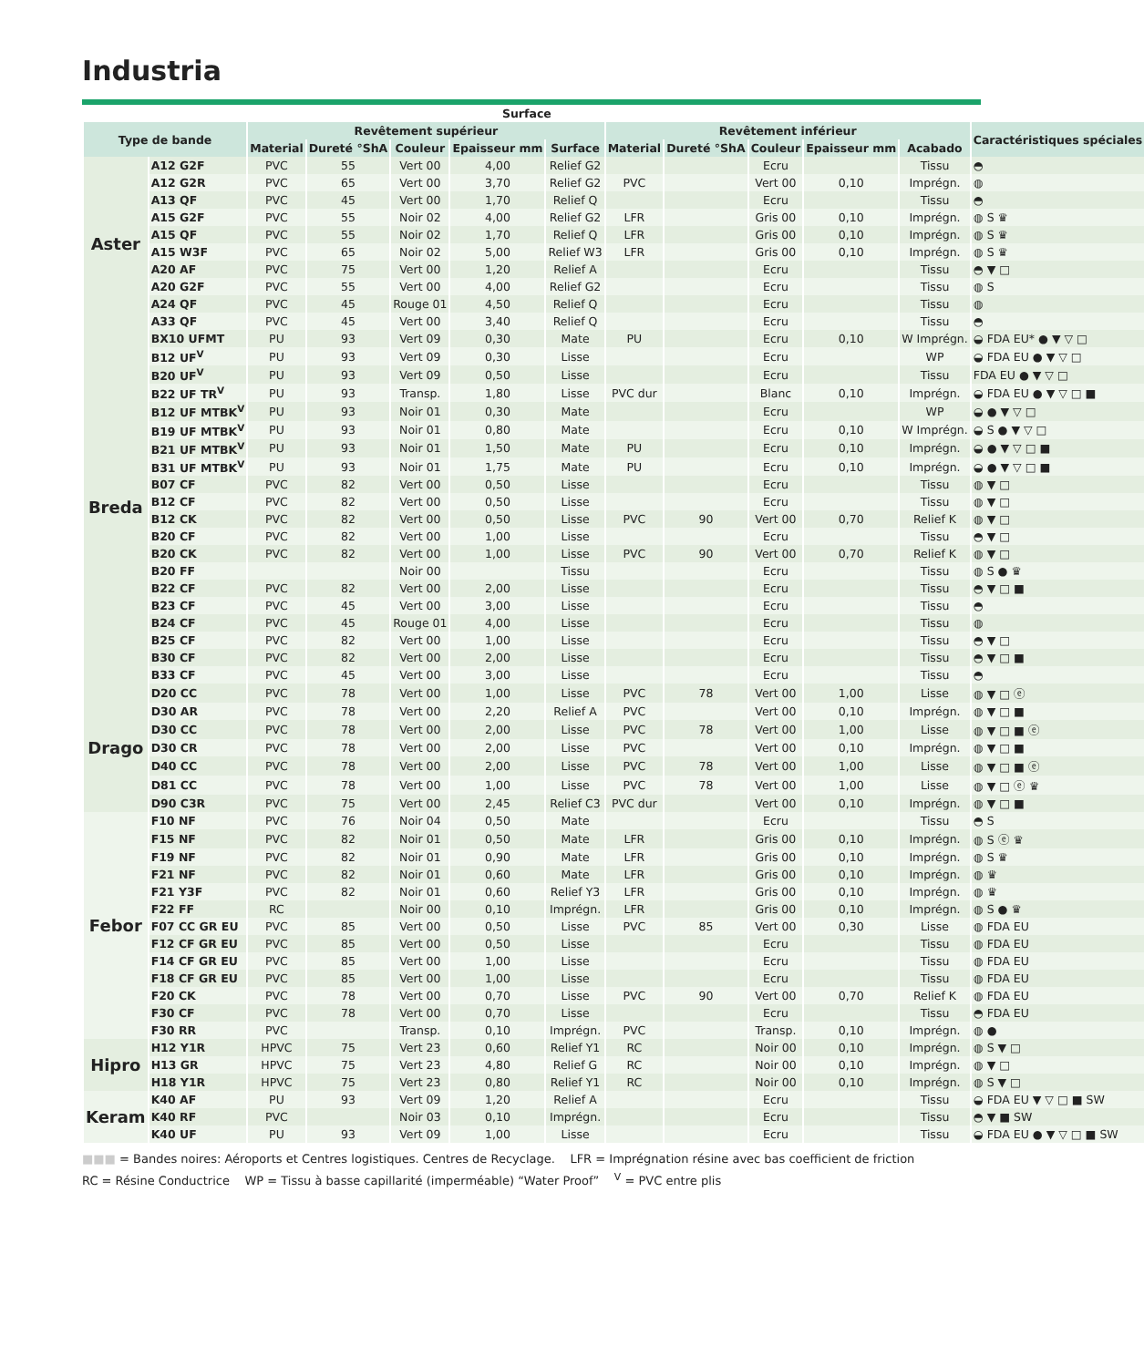Industria
| Surface | | | | | | | | | | | | |
| --- | --- | --- | --- | --- | --- | --- | --- | --- | --- | --- | --- | --- |
| Type de bande | | Revêtement supérieur | | | | | Revêtement inférieur | | | | | Caractéristiques spéciales |
| | | Material | Dureté °ShA | Couleur | Epaisseur mm | Surface | Material | Dureté °ShA | Couleur | Epaisseur mm | Acabado | |
| Aster | A12 G2F | PVC | 55 | Vert 00 | 4,00 | Relief G2 | | | Ecru | | Tissu | ◓ |
| | A12 G2R | PVC | 65 | Vert 00 | 3,70 | Relief G2 | PVC | | Vert 00 | 0,10 | Imprégn. | ◍ |
| | A13 QF | PVC | 45 | Vert 00 | 1,70 | Relief Q | | | Ecru | | Tissu | ◓ |
| | A15 G2F | PVC | 55 | Noir 02 | 4,00 | Relief G2 | LFR | | Gris 00 | 0,10 | Imprégn. | ◍ S ♛ |
| | A15 QF | PVC | 55 | Noir 02 | 1,70 | Relief Q | LFR | | Gris 00 | 0,10 | Imprégn. | ◍ S ♛ |
| | A15 W3F | PVC | 65 | Noir 02 | 5,00 | Relief W3 | LFR | | Gris 00 | 0,10 | Imprégn. | ◍ S ♛ |
| | A20 AF | PVC | 75 | Vert 00 | 1,20 | Relief A | | | Ecru | | Tissu | ◓ ▼ □ |
| | A20 G2F | PVC | 55 | Vert 00 | 4,00 | Relief G2 | | | Ecru | | Tissu | ◍ S |
| | A24 QF | PVC | 45 | Rouge 01 | 4,50 | Relief Q | | | Ecru | | Tissu | ◍ |
| | A33 QF | PVC | 45 | Vert 00 | 3,40 | Relief Q | | | Ecru | | Tissu | ◓ |
| Breda | BX10 UFMT | PU | 93 | Vert 09 | 0,30 | Mate | PU | | Ecru | 0,10 | W Imprégn. | ◒ FDA EU* ● ▼ ▽ □ |
| | B12 UF<sup>V</sup> | PU | 93 | Vert 09 | 0,30 | Lisse | | | Ecru | | WP | ◒ FDA EU ● ▼ ▽ □ |
| | B20 UF<sup>V</sup> | PU | 93 | Vert 09 | 0,50 | Lisse | | | Ecru | | Tissu | FDA EU ● ▼ ▽ □ |
| | B22 UF TR<sup>V</sup> | PU | 93 | Transp. | 1,80 | Lisse | PVC dur | | Blanc | 0,10 | Imprégn. | ◒ FDA EU ● ▼ ▽ □ ■ |
| | B12 UF MTBK<sup>V</sup> | PU | 93 | Noir 01 | 0,30 | Mate | | | Ecru | | WP | ◒ ● ▼ ▽ □ |
| | B19 UF MTBK<sup>V</sup> | PU | 93 | Noir 01 | 0,80 | Mate | | | Ecru | 0,10 | W Imprégn. | ◒ S ● ▼ ▽ □ |
| | B21 UF MTBK<sup>V</sup> | PU | 93 | Noir 01 | 1,50 | Mate | PU | | Ecru | 0,10 | Imprégn. | ◒ ● ▼ ▽ □ ■ |
| | B31 UF MTBK<sup>V</sup> | PU | 93 | Noir 01 | 1,75 | Mate | PU | | Ecru | 0,10 | Imprégn. | ◒ ● ▼ ▽ □ ■ |
| | B07 CF | PVC | 82 | Vert 00 | 0,50 | Lisse | | | Ecru | | Tissu | ◍ ▼ □ |
| | B12 CF | PVC | 82 | Vert 00 | 0,50 | Lisse | | | Ecru | | Tissu | ◍ ▼ □ |
| | B12 CK | PVC | 82 | Vert 00 | 0,50 | Lisse | PVC | 90 | Vert 00 | 0,70 | Relief K | ◍ ▼ □ |
| | B20 CF | PVC | 82 | Vert 00 | 1,00 | Lisse | | | Ecru | | Tissu | ◓ ▼ □ |
| | B20 CK | PVC | 82 | Vert 00 | 1,00 | Lisse | PVC | 90 | Vert 00 | 0,70 | Relief K | ◍ ▼ □ |
| | B20 FF | | | Noir 00 | | Tissu | | | Ecru | | Tissu | ◍ S ● ♛ |
| | B22 CF | PVC | 82 | Vert 00 | 2,00 | Lisse | | | Ecru | | Tissu | ◓ ▼ □ ■ |
| | B23 CF | PVC | 45 | Vert 00 | 3,00 | Lisse | | | Ecru | | Tissu | ◓ |
| | B24 CF | PVC | 45 | Rouge 01 | 4,00 | Lisse | | | Ecru | | Tissu | ◍ |
| | B25 CF | PVC | 82 | Vert 00 | 1,00 | Lisse | | | Ecru | | Tissu | ◓ ▼ □ |
| | B30 CF | PVC | 82 | Vert 00 | 2,00 | Lisse | | | Ecru | | Tissu | ◓ ▼ □ ■ |
| | B33 CF | PVC | 45 | Vert 00 | 3,00 | Lisse | | | Ecru | | Tissu | ◓ |
| Drago | D20 CC | PVC | 78 | Vert 00 | 1,00 | Lisse | PVC | 78 | Vert 00 | 1,00 | Lisse | ◍ ▼ □ ⓔ |
| | D30 AR | PVC | 78 | Vert 00 | 2,20 | Relief A | PVC | | Vert 00 | 0,10 | Imprégn. | ◍ ▼ □ ■ |
| | D30 CC | PVC | 78 | Vert 00 | 2,00 | Lisse | PVC | 78 | Vert 00 | 1,00 | Lisse | ◍ ▼ □ ■ ⓔ |
| | D30 CR | PVC | 78 | Vert 00 | 2,00 | Lisse | PVC | | Vert 00 | 0,10 | Imprégn. | ◍ ▼ □ ■ |
| | D40 CC | PVC | 78 | Vert 00 | 2,00 | Lisse | PVC | 78 | Vert 00 | 1,00 | Lisse | ◍ ▼ □ ■ ⓔ |
| | D81 CC | PVC | 78 | Vert 00 | 1,00 | Lisse | PVC | 78 | Vert 00 | 1,00 | Lisse | ◍ ▼ □ ⓔ ♛ |
| | D90 C3R | PVC | 75 | Vert 00 | 2,45 | Relief C3 | PVC dur | | Vert 00 | 0,10 | Imprégn. | ◍ ▼ □ ■ |
| Febor | F10 NF | PVC | 76 | Noir 04 | 0,50 | Mate | | | Ecru | | Tissu | ◓ S |
| | F15 NF | PVC | 82 | Noir 01 | 0,50 | Mate | LFR | | Gris 00 | 0,10 | Imprégn. | ◍ S ⓔ ♛ |
| | F19 NF | PVC | 82 | Noir 01 | 0,90 | Mate | LFR | | Gris 00 | 0,10 | Imprégn. | ◍ S ♛ |
| | F21 NF | PVC | 82 | Noir 01 | 0,60 | Mate | LFR | | Gris 00 | 0,10 | Imprégn. | ◍ ♛ |
| | F21 Y3F | PVC | 82 | Noir 01 | 0,60 | Relief Y3 | LFR | | Gris 00 | 0,10 | Imprégn. | ◍ ♛ |
| | F22 FF | RC | | Noir 00 | 0,10 | Imprégn. | LFR | | Gris 00 | 0,10 | Imprégn. | ◍ S ● ♛ |
| | F07 CC GR EU | PVC | 85 | Vert 00 | 0,50 | Lisse | PVC | 85 | Vert 00 | 0,30 | Lisse | ◍ FDA EU |
| | F12 CF GR EU | PVC | 85 | Vert 00 | 0,50 | Lisse | | | Ecru | | Tissu | ◍ FDA EU |
| | F14 CF GR EU | PVC | 85 | Vert 00 | 1,00 | Lisse | | | Ecru | | Tissu | ◍ FDA EU |
| | F18 CF GR EU | PVC | 85 | Vert 00 | 1,00 | Lisse | | | Ecru | | Tissu | ◍ FDA EU |
| | F20 CK | PVC | 78 | Vert 00 | 0,70 | Lisse | PVC | 90 | Vert 00 | 0,70 | Relief K | ◍ FDA EU |
| | F30 CF | PVC | 78 | Vert 00 | 0,70 | Lisse | | | Ecru | | Tissu | ◓ FDA EU |
| | F30 RR | PVC | | Transp. | 0,10 | Imprégn. | PVC | | Transp. | 0,10 | Imprégn. | ◍ ● |
| Hipro | H12 Y1R | HPVC | 75 | Vert 23 | 0,60 | Relief Y1 | RC | | Noir 00 | 0,10 | Imprégn. | ◍ S ▼ □ |
| | H13 GR | HPVC | 75 | Vert 23 | 4,80 | Relief G | RC | | Noir 00 | 0,10 | Imprégn. | ◍ ▼ □ |
| | H18 Y1R | HPVC | 75 | Vert 23 | 0,80 | Relief Y1 | RC | | Noir 00 | 0,10 | Imprégn. | ◍ S ▼ □ |
| Keram | K40 AF | PU | 93 | Vert 09 | 1,20 | Relief A | | | Ecru | | Tissu | ◒ FDA EU ▼ ▽ □ ■ SW |
| | K40 RF | PVC | | Noir 03 | 0,10 | Imprégn. | | | Ecru | | Tissu | ◓ ▼ ■ SW |
| | K40 UF | PU | 93 | Vert 09 | 1,00 | Lisse | | | Ecru | | Tissu | ◒ FDA EU ● ▼ ▽ □ ■ SW |
■■■ = Bandes noires: Aéroports et Centres logistiques. Centres de Recyclage. LFR = Imprégnation résine avec bas coefficient de friction
RC = Résine Conductrice WP = Tissu à basse capillarité (imperméable) “Water Proof” <sup>V</sup> = PVC entre plis